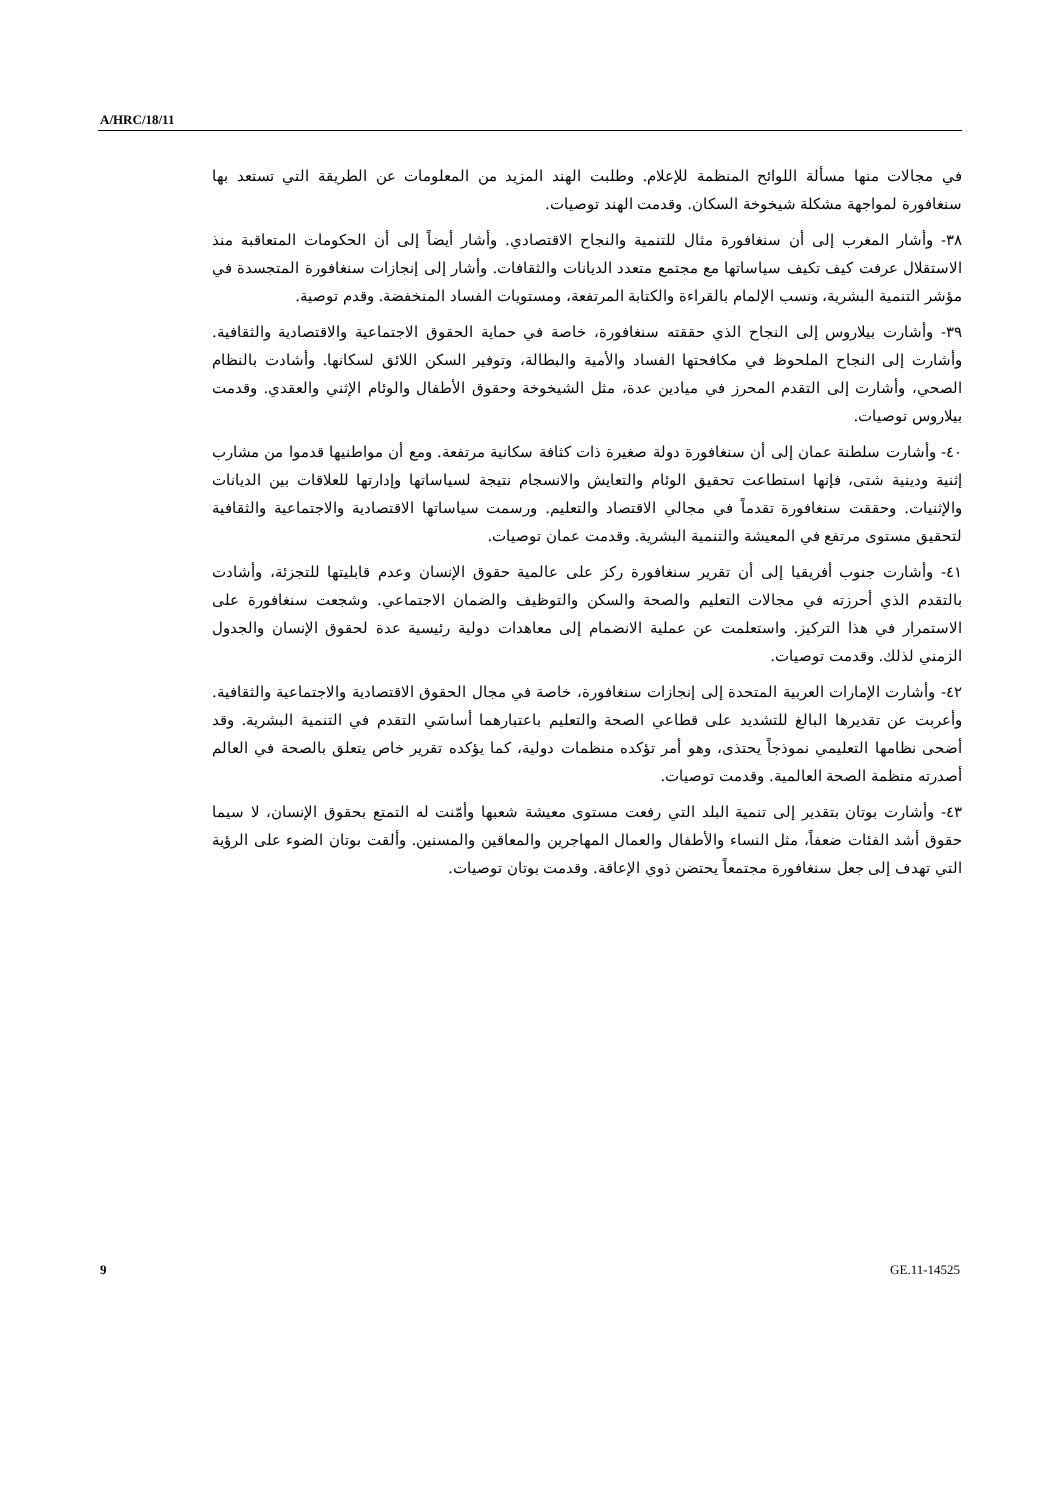A/HRC/18/11
في مجالات منها مسألة اللوائح المنظمة للإعلام. وطلبت الهند المزيد من المعلومات عن الطريقة التي تستعد بها سنغافورة لمواجهة مشكلة شيخوخة السكان. وقدمت الهند توصيات.
٣٨- وأشار المغرب إلى أن سنغافورة مثال للتنمية والنجاح الاقتصادي. وأشار أيضاً إلى أن الحكومات المتعاقبة منذ الاستقلال عرفت كيف تكيف سياساتها مع مجتمع متعدد الديانات والثقافات. وأشار إلى إنجازات سنغافورة المتجسدة في مؤشر التنمية البشرية، ونسب الإلمام بالقراءة والكتابة المرتفعة، ومستويات الفساد المنخفضة. وقدم توصية.
٣٩- وأشارت بيلاروس إلى النجاح الذي حققته سنغافورة، خاصة في حماية الحقوق الاجتماعية والاقتصادية والثقافية. وأشارت إلى النجاح الملحوظ في مكافحتها الفساد والأمية والبطالة، وتوفير السكن اللائق لسكانها. وأشادت بالنظام الصحي، وأشارت إلى التقدم المحرز في ميادين عدة، مثل الشيخوخة وحقوق الأطفال والوئام الإثني والعقدي. وقدمت بيلاروس توصيات.
٤٠- وأشارت سلطنة عمان إلى أن سنغافورة دولة صغيرة ذات كثافة سكانية مرتفعة. ومع أن مواطنيها قدموا من مشارب إثنية ودينية شتى، فإنها استطاعت تحقيق الوئام والتعايش والانسجام نتيجة لسياساتها وإدارتها للعلاقات بين الديانات والإثنيات. وحققت سنغافورة تقدماً في مجالي الاقتصاد والتعليم. ورسمت سياساتها الاقتصادية والاجتماعية والثقافية لتحقيق مستوى مرتفع في المعيشة والتنمية البشرية. وقدمت عمان توصيات.
٤١- وأشارت جنوب أفريقيا إلى أن تقرير سنغافورة ركز على عالمية حقوق الإنسان وعدم قابليتها للتجزئة، وأشادت بالتقدم الذي أحرزته في مجالات التعليم والصحة والسكن والتوظيف والضمان الاجتماعي. وشجعت سنغافورة على الاستمرار في هذا التركيز. واستعلمت عن عملية الانضمام إلى معاهدات دولية رئيسية عدة لحقوق الإنسان والجدول الزمني لذلك. وقدمت توصيات.
٤٢- وأشارت الإمارات العربية المتحدة إلى إنجازات سنغافورة، خاصة في مجال الحقوق الاقتصادية والاجتماعية والثقافية. وأعربت عن تقديرها البالغ للتشديد على قطاعي الصحة والتعليم باعتبارهما أساسَي التقدم في التنمية البشرية. وقد أضحى نظامها التعليمي نموذجاً يحتذى، وهو أمر تؤكده منظمات دولية، كما يؤكده تقرير خاص يتعلق بالصحة في العالم أصدرته منظمة الصحة العالمية. وقدمت توصيات.
٤٣- وأشارت بوتان بتقدير إلى تنمية البلد التي رفعت مستوى معيشة شعبها وأمّنت له التمتع بحقوق الإنسان، لا سيما حقوق أشد الفئات ضعفاً، مثل النساء والأطفال والعمال المهاجرين والمعاقين والمسنين. وألقت بوتان الضوء على الرؤية التي تهدف إلى جعل سنغافورة مجتمعاً يحتضن ذوي الإعاقة. وقدمت بوتان توصيات.
9 GE.11-14525